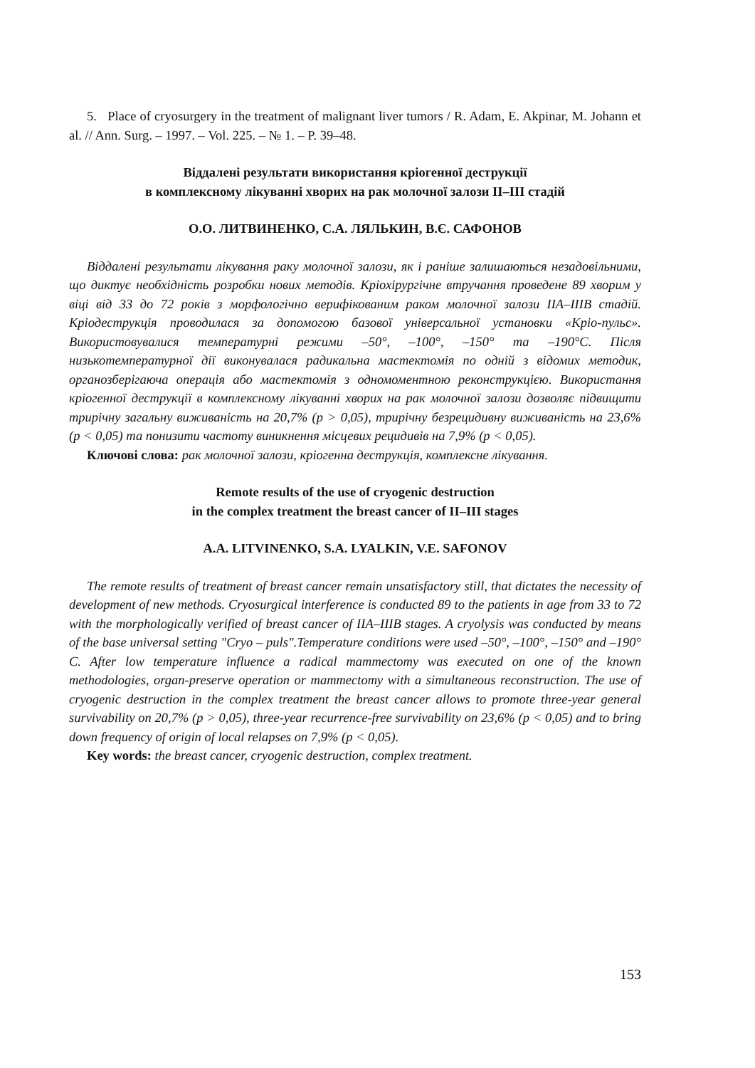5. Place of cryosurgery in the treatment of malignant liver tumors / R. Adam, E. Akpinar, M. Johann et al. // Ann. Surg. – 1997. – Vol. 225. – № 1. – P. 39–48.
Віддалені результати використання кріогенної деструкції
в комплексному лікуванні хворих на рак молочної залози II–III стадій
О.О. ЛИТВИНЕНКО, С.А. ЛЯЛЬКИН, В.Є. САФОНОВ
Віддалені результати лікування раку молочної залози, як і раніше залишаються незадовільними, що диктує необхідність розробки нових методів. Кріохірургічне втручання проведене 89 хворим у віці від 33 до 72 років з морфологічно верифікованим раком молочної залози IIA–IIIB стадій. Кріодеструкція проводилася за допомогою базової універсальної установки «Кріо-пульс». Використовувалися температурні режими –50°, –100°, –150° та –190°С. Після низькотемпературної дії виконувалася радикальна мастектомія по одній з відомих методик, органозберігаюча операція або мастектомія з одномоментною реконструкцією. Використання кріогенної деструкції в комплексному лікуванні хворих на рак молочної залози дозволяє підвищити трирічну загальну виживаність на 20,7% (р > 0,05), трирічну безрецидивну виживаність на 23,6% (р < 0,05) та понизити частоту виникнення місцевих рецидивів на 7,9% (р < 0,05).
Ключові слова: рак молочної залози, кріогенна деструкція, комплексне лікування.
Remote results of the use of cryogenic destruction
in the complex treatment the breast cancer of II–III stages
A.A. LITVINENKO, S.A. LYALKIN, V.E. SAFONOV
The remote results of treatment of breast cancer remain unsatisfactory still, that dictates the necessity of development of new methods. Cryosurgical interference is conducted 89 to the patients in age from 33 to 72 with the morphologically verified of breast cancer of IIA–IIIB stages. A cryolysis was conducted by means of the base universal setting "Cryo – puls".Temperature conditions were used –50°, –100°, –150° and –190° C. After low temperature influence a radical mammectomy was executed on one of the known methodologies, organ-preserve operation or mammectomy with a simultaneous reconstruction. The use of cryogenic destruction in the complex treatment the breast cancer allows to promote three-year general survivability on 20,7% (р > 0,05), three-year recurrence-free survivability on 23,6% (р < 0,05) and to bring down frequency of origin of local relapses on 7,9% (р < 0,05).
Key words: the breast cancer, cryogenic destruction, complex treatment.
153